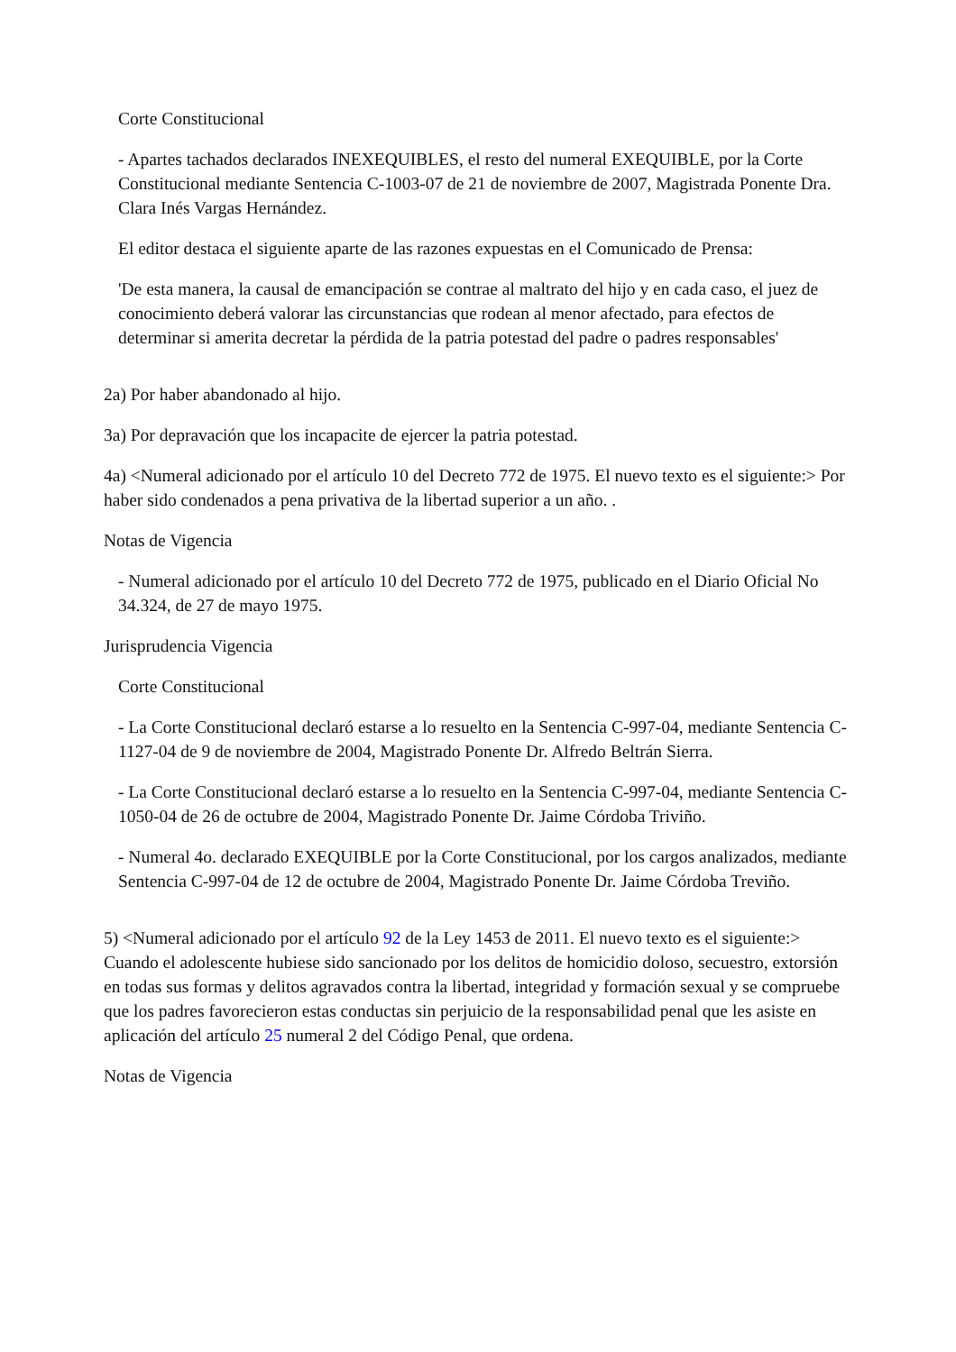Corte Constitucional
- Apartes tachados declarados INEXEQUIBLES, el resto del numeral EXEQUIBLE, por la Corte Constitucional mediante Sentencia C-1003-07 de 21 de noviembre de 2007, Magistrada Ponente Dra. Clara Inés Vargas Hernández.
El editor destaca el siguiente aparte de las razones expuestas en el Comunicado de Prensa:
'De esta manera, la causal de emancipación se contrae al maltrato del hijo y en cada caso, el juez de conocimiento deberá valorar las circunstancias que rodean al menor afectado, para efectos de determinar si amerita decretar la pérdida de la patria potestad del padre o padres responsables'
2a) Por haber abandonado al hijo.
3a) Por depravación que los incapacite de ejercer la patria potestad.
4a) <Numeral adicionado por el artículo 10 del Decreto 772 de 1975. El nuevo texto es el siguiente:> Por haber sido condenados a pena privativa de la libertad superior a un año. .
Notas de Vigencia
- Numeral adicionado por el artículo 10 del Decreto 772 de 1975, publicado en el Diario Oficial No 34.324, de 27 de mayo 1975.
Jurisprudencia Vigencia
Corte Constitucional
- La Corte Constitucional declaró estarse a lo resuelto en la Sentencia C-997-04, mediante Sentencia C-1127-04 de 9 de noviembre de 2004, Magistrado Ponente Dr. Alfredo Beltrán Sierra.
- La Corte Constitucional declaró estarse a lo resuelto en la Sentencia C-997-04, mediante Sentencia C-1050-04 de 26 de octubre de 2004, Magistrado Ponente Dr. Jaime Córdoba Triviño.
- Numeral 4o. declarado EXEQUIBLE por la Corte Constitucional, por los cargos analizados, mediante Sentencia C-997-04 de 12 de octubre de 2004, Magistrado Ponente Dr. Jaime Córdoba Treviño.
5) <Numeral adicionado por el artículo 92 de la Ley 1453 de 2011. El nuevo texto es el siguiente:> Cuando el adolescente hubiese sido sancionado por los delitos de homicidio doloso, secuestro, extorsión en todas sus formas y delitos agravados contra la libertad, integridad y formación sexual y se compruebe que los padres favorecieron estas conductas sin perjuicio de la responsabilidad penal que les asiste en aplicación del artículo 25 numeral 2 del Código Penal, que ordena.
Notas de Vigencia